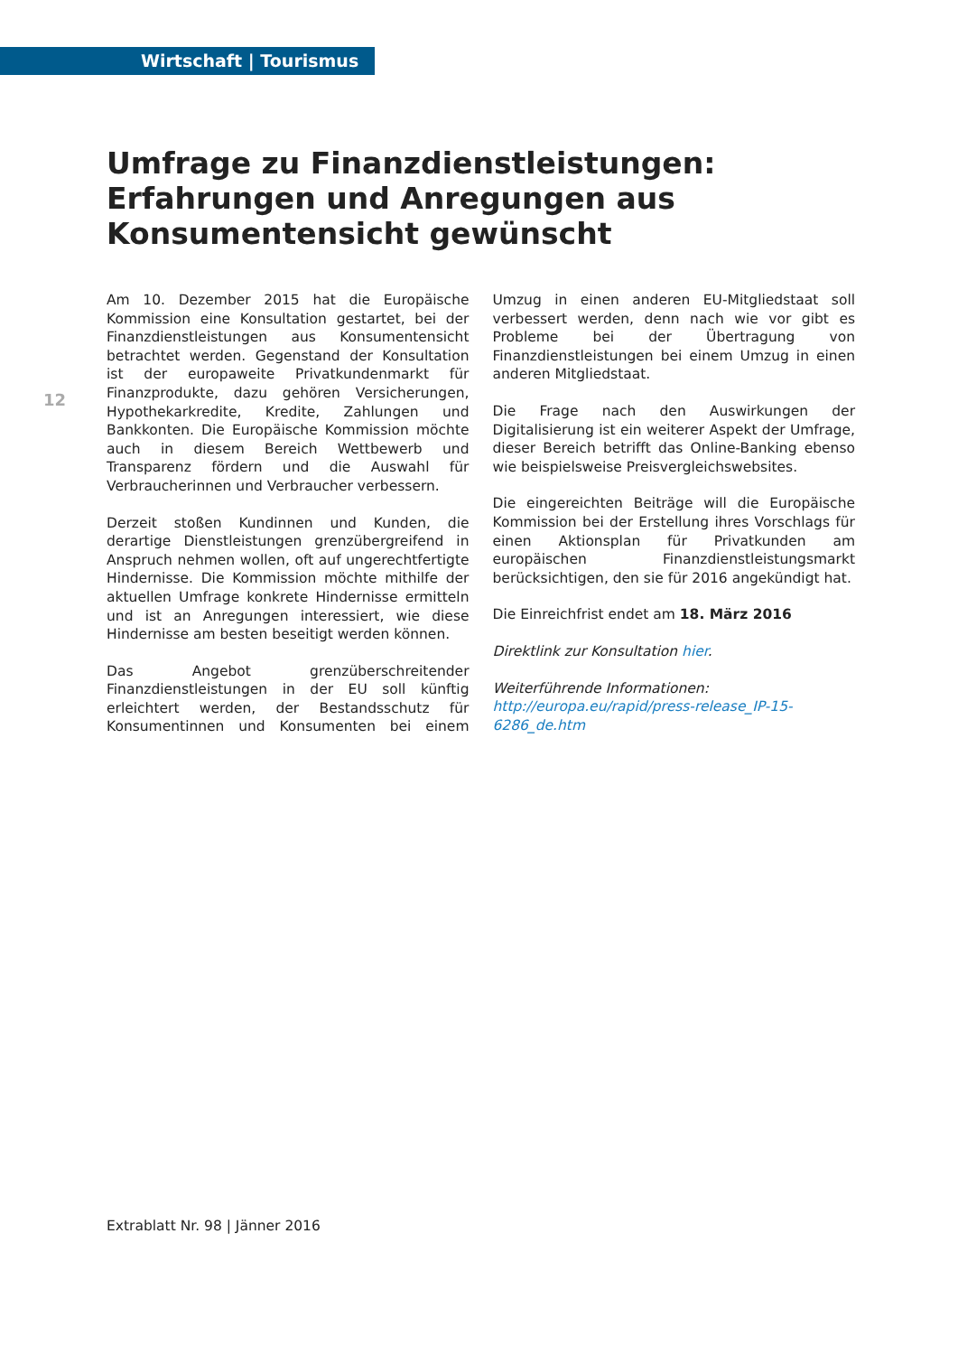Wirtschaft | Tourismus
Umfrage zu Finanzdienstleistungen: Erfahrungen und Anregungen aus Konsumentensicht gewünscht
12
Am 10. Dezember 2015 hat die Europäische Kommission eine Konsultation gestartet, bei der Finanzdienstleistungen aus Konsumentensicht betrachtet werden. Gegenstand der Konsultation ist der europaweite Privatkundenmarkt für Finanzprodukte, dazu gehören Versicherungen, Hypothekarkredite, Kredite, Zahlungen und Bankkonten. Die Europäische Kommission möchte auch in diesem Bereich Wettbewerb und Transparenz fördern und die Auswahl für Verbraucherinnen und Verbraucher verbessern.
Derzeit stoßen Kundinnen und Kunden, die derartige Dienstleistungen grenzübergreifend in Anspruch nehmen wollen, oft auf ungerechtfertigte Hindernisse. Die Kommission möchte mithilfe der aktuellen Umfrage konkrete Hindernisse ermitteln und ist an Anregungen interessiert, wie diese Hindernisse am besten beseitigt werden können.
Das Angebot grenzüberschreitender Finanzdienstleistungen in der EU soll künftig erleichtert werden, der Bestandsschutz für Konsumentinnen und Konsumenten bei einem Umzug in einen anderen EU-Mitgliedstaat soll verbessert werden, denn nach wie vor gibt es Probleme bei der Übertragung von Finanzdienstleistungen bei einem Umzug in einen anderen Mitgliedstaat.
Die Frage nach den Auswirkungen der Digitalisierung ist ein weiterer Aspekt der Umfrage, dieser Bereich betrifft das Online-Banking ebenso wie beispielsweise Preisvergleichswebsites.
Die eingereichten Beiträge will die Europäische Kommission bei der Erstellung ihres Vorschlags für einen Aktionsplan für Privatkunden am europäischen Finanzdienstleistungsmarkt berücksichtigen, den sie für 2016 angekündigt hat.
Die Einreichfrist endet am 18. März 2016
Direktlink zur Konsultation hier.
Weiterführende Informationen:
http://europa.eu/rapid/press-release_IP-15-6286_de.htm
Extrablatt Nr. 98 | Jänner 2016